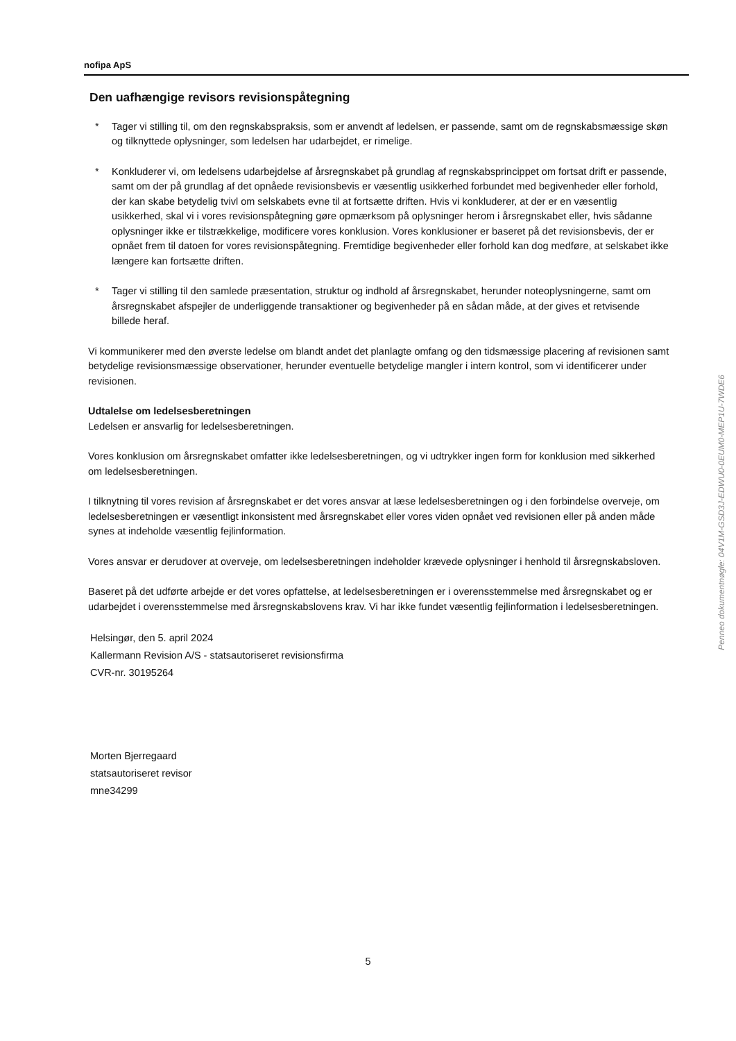nofipa ApS
Den uafhængige revisors revisionspåtegning
* Tager vi stilling til, om den regnskabspraksis, som er anvendt af ledelsen, er passende, samt om de regnskabsmæssige skøn og tilknyttede oplysninger, som ledelsen har udarbejdet, er rimelige.
* Konkluderer vi, om ledelsens udarbejdelse af årsregnskabet på grundlag af regnskabsprincippet om fortsat drift er passende, samt om der på grundlag af det opnåede revisionsbevis er væsentlig usikkerhed forbundet med begivenheder eller forhold, der kan skabe betydelig tvivl om selskabets evne til at fortsætte driften. Hvis vi konkluderer, at der er en væsentlig usikkerhed, skal vi i vores revisionspåtegning gøre opmærksom på oplysninger herom i årsregnskabet eller, hvis sådanne oplysninger ikke er tilstrækkelige, modificere vores konklusion. Vores konklusioner er baseret på det revisionsbevis, der er opnået frem til datoen for vores revisionspåtegning. Fremtidige begivenheder eller forhold kan dog medføre, at selskabet ikke længere kan fortsætte driften.
* Tager vi stilling til den samlede præsentation, struktur og indhold af årsregnskabet, herunder noteoplysningerne, samt om årsregnskabet afspejler de underliggende transaktioner og begivenheder på en sådan måde, at der gives et retvisende billede heraf.
Vi kommunikerer med den øverste ledelse om blandt andet det planlagte omfang og den tidsmæssige placering af revisionen samt betydelige revisionsmæssige observationer, herunder eventuelle betydelige mangler i intern kontrol, som vi identificerer under revisionen.
Udtalelse om ledelsesberetningen
Ledelsen er ansvarlig for ledelsesberetningen.
Vores konklusion om årsregnskabet omfatter ikke ledelsesberetningen, og vi udtrykker ingen form for konklusion med sikkerhed om ledelsesberetningen.
I tilknytning til vores revision af årsregnskabet er det vores ansvar at læse ledelsesberetningen og i den forbindelse overveje, om ledelsesberetningen er væsentligt inkonsistent med årsregnskabet eller vores viden opnået ved revisionen eller på anden måde synes at indeholde væsentlig fejlinformation.
Vores ansvar er derudover at overveje, om ledelsesberetningen indeholder krævede oplysninger i henhold til årsregnskabsloven.
Baseret på det udførte arbejde er det vores opfattelse, at ledelsesberetningen er i overensstemmelse med årsregnskabet og er udarbejdet i overensstemmelse med årsregnskabslovens krav. Vi har ikke fundet væsentlig fejlinformation i ledelsesberetningen.
Helsingør, den 5. april 2024
Kallermann Revision A/S - statsautoriseret revisionsfirma
CVR-nr. 30195264
Morten Bjerregaard
statsautoriseret revisor
mne34299
5
Penneo dokumentnøgle: 04V1M-GSD3J-EDWU0-0EUM0-MEP1U-7WDE6